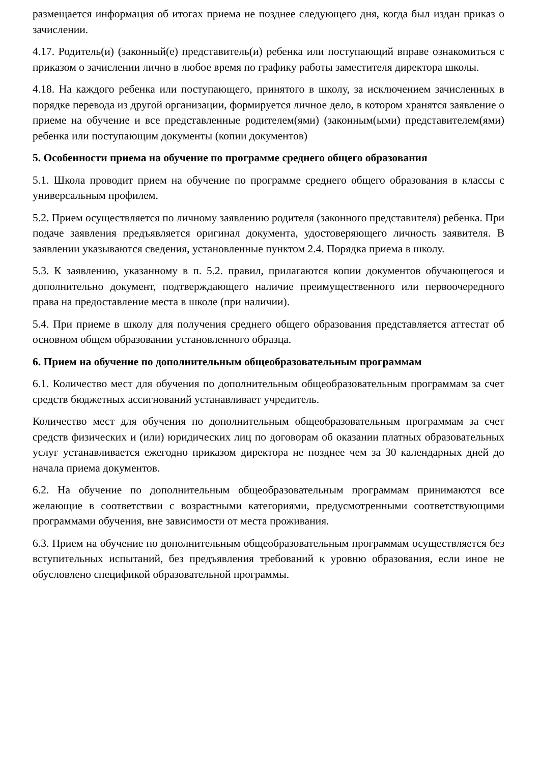размещается информация об итогах приема не позднее следующего дня, когда был издан приказ о зачислении.
4.17. Родитель(и) (законный(е) представитель(и) ребенка или поступающий вправе ознакомиться с приказом о зачислении лично в любое время по графику работы заместителя директора школы.
4.18. На каждого ребенка или поступающего, принятого в школу, за исключением зачисленных в порядке перевода из другой организации, формируется личное дело, в котором хранятся заявление о приеме на обучение и все представленные родителем(ями) (законным(ыми) представителем(ями) ребенка или поступающим документы (копии документов)
5. Особенности приема на обучение по программе среднего общего образования
5.1. Школа проводит прием на обучение по программе среднего общего образования в классы с универсальным профилем.
5.2. Прием осуществляется по личному заявлению родителя (законного представителя) ребенка. При подаче заявления предъявляется оригинал документа, удостоверяющего личность заявителя. В заявлении указываются сведения, установленные пунктом 2.4. Порядка приема в школу.
5.3. К заявлению, указанному в п. 5.2. правил, прилагаются копии документов обучающегося и дополнительно документ, подтверждающего наличие преимущественного или первоочередного права на предоставление места в школе (при наличии).
5.4. При приеме в школу для получения среднего общего образования представляется аттестат об основном общем образовании установленного образца.
6. Прием на обучение по дополнительным общеобразовательным программам
6.1. Количество мест для обучения по дополнительным общеобразовательным программам за счет средств бюджетных ассигнований устанавливает учредитель.
Количество мест для обучения по дополнительным общеобразовательным программам за счет средств физических и (или) юридических лиц по договорам об оказании платных образовательных услуг устанавливается ежегодно приказом директора не позднее чем за 30 календарных дней до начала приема документов.
6.2. На обучение по дополнительным общеобразовательным программам принимаются все желающие в соответствии с возрастными категориями, предусмотренными соответствующими программами обучения, вне зависимости от места проживания.
6.3. Прием на обучение по дополнительным общеобразовательным программам осуществляется без вступительных испытаний, без предъявления требований к уровню образования, если иное не обусловлено спецификой образовательной программы.